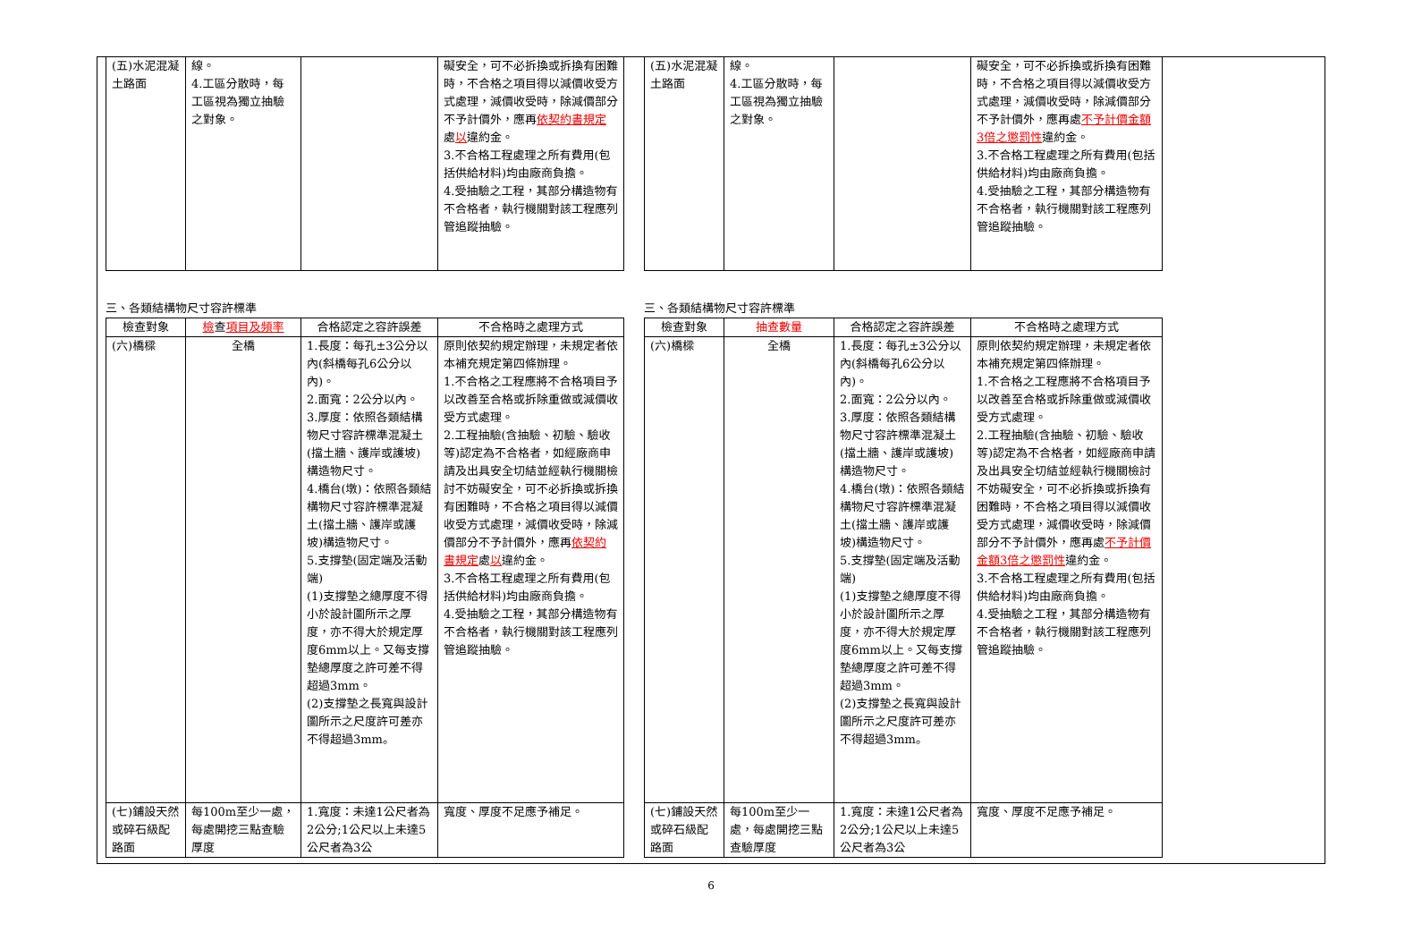| (五)水泥混凝土路面 | 線。 4.工區分散時，每工區視為獨立抽驗之對象。 | | 礙安全，可不必拆換或拆換有困難時，不合格之項目得以減價收受方式處理，減價收受時，除減價部分不予計價外，應再 依契約書規定 處 以 違約金。 3.不合格工程處理之所有費用(包括供給材料)均由廠商負擔。 4.受抽驗之工程，其部分構造物有不合格者，執行機關對該工程應列管追蹤抽驗。 |
三、各類結構物尺寸容許標準
| 檢查對象 | 檢 查 項目及頻率 | 合格認定之容許誤差 | 不合格時之處理方式 |
| --- | --- | --- | --- |
| (六)橋樑 | 全橋 | 1.長度：每孔±3公分以內(斜橋每孔6公分以內)。 2.面寬：2公分以內。 3.厚度：依照各類結構物尺寸容許標準混凝土(擋土牆、護岸或護坡)構造物尺寸。 4.橋台(墩)：依照各類結構物尺寸容許標準混凝土(擋土牆、護岸或護坡)構造物尺寸。 5.支撐墊(固定端及活動端) (1)支撐墊之總厚度不得小於設計圖所示之厚度，亦不得大於規定厚度6mm以上。又每支撐墊總厚度之許可差不得超過3mm。 (2)支撐墊之長寬與設計圖所示之尺度許可差亦不得超過3mm。 | 原則依契約規定辦理，未規定者依本補充規定第四條辦理。 1.不合格之工程應將不合格項目予以改善至合格或拆除重做或減價收受方式處理。 2.工程抽驗(含抽驗、初驗、驗收等)認定為不合格者，如經廠商申請及出具安全切結並經執行機關檢討不妨礙安全，可不必拆換或拆換有困難時，不合格之項目得以減價收受方式處理，減價收受時，除減價部分不予計價外，應再 依契約書規定 處 以 違約金。 3.不合格工程處理之所有費用(包括供給材料)均由廠商負擔。 4.受抽驗之工程，其部分構造物有不合格者，執行機關對該工程應列管追蹤抽驗。 |
| (七)鋪設天然或碎石級配路面 | 每100m至少一處，每處開挖三點查驗厚度 | 1.寬度：未達1公尺者為2公分;1公尺以上未達5公尺者為3公 | 寬度、厚度不足應予補足。 |
| (五)水泥混凝土路面 | 線。 4.工區分散時，每工區視為獨立抽驗之對象。 | | 礙安全，可不必拆換或拆換有困難時，不合格之項目得以減價收受方式處理，減價收受時，除減價部分不予計價外，應再處 不予計價金額3倍之懲罰性 違約金。 3.不合格工程處理之所有費用(包括供給材料)均由廠商負擔。 4.受抽驗之工程，其部分構造物有不合格者，執行機關對該工程應列管追蹤抽驗。 |
三、各類結構物尺寸容許標準
| 檢查對象 | 抽查數量 | 合格認定之容許誤差 | 不合格時之處理方式 |
| --- | --- | --- | --- |
| (六)橋樑 | 全橋 | 1.長度：每孔±3公分以內(斜橋每孔6公分以內)。 2.面寬：2公分以內。 3.厚度：依照各類結構物尺寸容許標準混凝土(擋土牆、護岸或護坡)構造物尺寸。 4.橋台(墩)：依照各類結構物尺寸容許標準混凝土(擋土牆、護岸或護坡)構造物尺寸。 5.支撐墊(固定端及活動端) (1)支撐墊之總厚度不得小於設計圖所示之厚度，亦不得大於規定厚度6mm以上。又每支撐墊總厚度之許可差不得超過3mm。 (2)支撐墊之長寬與設計圖所示之尺度許可差亦不得超過3mm。 | 原則依契約規定辦理，未規定者依本補充規定第四條辦理。 1.不合格之工程應將不合格項目予以改善至合格或拆除重做或減價收受方式處理。 2.工程抽驗(含抽驗、初驗、驗收等)認定為不合格者，如經廠商申請及出具安全切結並經執行機關檢討不妨礙安全，可不必拆換或拆換有困難時，不合格之項目得以減價收受方式處理，減價收受時，除減價部分不予計價外，應再處 不予計價金額3倍之懲罰性 違約金。 3.不合格工程處理之所有費用(包括供給材料)均由廠商負擔。 4.受抽驗之工程，其部分構造物有不合格者，執行機關對該工程應列管追蹤抽驗。 |
| (七)鋪設天然或碎石級配路面 | 每100m至少一處，每處開挖三點查驗厚度 | 1.寬度：未達1公尺者為2公分;1公尺以上未達5公尺者為3公 | 寬度、厚度不足應予補足。 |
6